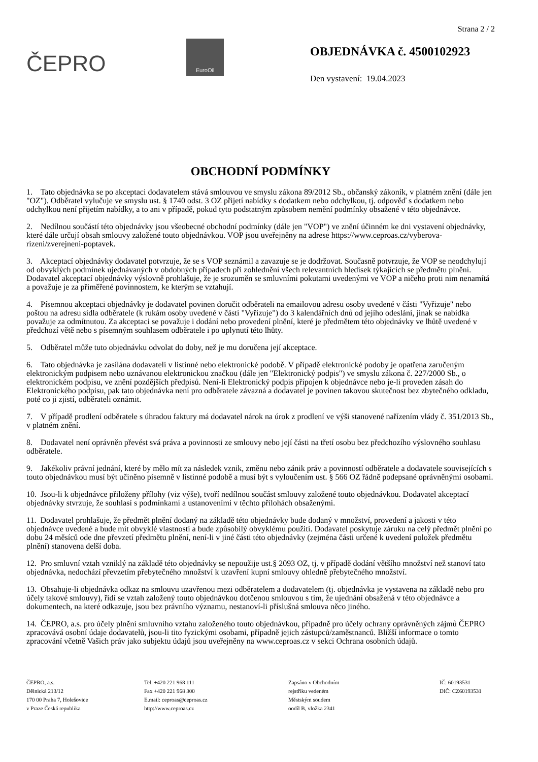Strana 2 / 2
ČEPRO
EuroOil
OBJEDNÁVKA č. 4500102923
Den vystavení: 19.04.2023
OBCHODNÍ PODMÍNKY
1. Tato objednávka se po akceptaci dodavatelem stává smlouvou ve smyslu zákona 89/2012 Sb., občanský zákoník, v platném znění (dále jen "OZ"). Odběratel vylučuje ve smyslu ust. § 1740 odst. 3 OZ přijetí nabídky s dodatkem nebo odchylkou, tj. odpověď s dodatkem nebo odchylkou není přijetím nabídky, a to ani v případě, pokud tyto podstatným způsobem nemění podmínky obsažené v této objednávce.
2. Nedílnou součástí této objednávky jsou všeobecné obchodní podmínky (dále jen "VOP") ve znění účinném ke dni vystavení objednávky, které dále určují obsah smlouvy založené touto objednávkou. VOP jsou uveřejněny na adrese https://www.ceproas.cz/vyberova-rizeni/zverejneni-poptavek.
3. Akceptací objednávky dodavatel potvrzuje, že se s VOP seznámil a zavazuje se je dodržovat. Současně potvrzuje, že VOP se neodchylují od obvyklých podmínek ujednávaných v obdobných případech při zohlednění všech relevantních hledisek týkajících se předmětu plnění. Dodavatel akceptací objednávky výslovně prohlašuje, že je srozuměn se smluvními pokutami uvedenými ve VOP a ničeho proti nim nenamítá a považuje je za přiměřené povinnostem, ke kterým se vztahují.
4. Písemnou akceptaci objednávky je dodavatel povinen doručit odběrateli na emailovou adresu osoby uvedené v části "Vyřizuje" nebo poštou na adresu sídla odběratele (k rukám osoby uvedené v části "Vyřizuje") do 3 kalendářních dnů od jejího odeslání, jinak se nabídka považuje za odmítnutou. Za akceptaci se považuje i dodání nebo provedení plnění, které je předmětem této objednávky ve lhůtě uvedené v předchozí větě nebo s písemným souhlasem odběratele i po uplynutí této lhůty.
5. Odběratel může tuto objednávku odvolat do doby, než je mu doručena její akceptace.
6. Tato objednávka je zasílána dodavateli v listinné nebo elektronické podobě. V případě elektronické podoby je opatřena zaručeným elektronickým podpisem nebo uznávanou elektronickou značkou (dále jen "Elektronický podpis") ve smyslu zákona č. 227/2000 Sb., o elektronickém podpisu, ve znění pozdějších předpisů. Není-li Elektronický podpis připojen k objednávce nebo je-li proveden zásah do Elektronického podpisu, pak tato objednávka není pro odběratele závazná a dodavatel je povinen takovou skutečnost bez zbytečného odkladu, poté co ji zjistí, odběrateli oznámit.
7. V případě prodlení odběratele s úhradou faktury má dodavatel nárok na úrok z prodlení ve výši stanovené nařízením vlády č. 351/2013 Sb., v platném znění.
8. Dodavatel není oprávněn převést svá práva a povinnosti ze smlouvy nebo její části na třetí osobu bez předchozího výslovného souhlasu odběratele.
9. Jakékoliv právní jednání, které by mělo mít za následek vznik, změnu nebo zánik práv a povinností odběratele a dodavatele souvisejících s touto objednávkou musí být učiněno písemně v listinné podobě a musí být s vyloučením ust. § 566 OZ řádně podepsané oprávněnými osobami.
10. Jsou-li k objednávce přiloženy přílohy (viz výše), tvoří nedílnou součást smlouvy založené touto objednávkou. Dodavatel akceptací objednávky stvrzuje, že souhlasí s podmínkami a ustanoveními v těchto přílohách obsaženými.
11. Dodavatel prohlašuje, že předmět plnění dodaný na základě této objednávky bude dodaný v množství, provedení a jakosti v této objednávce uvedené a bude mít obvyklé vlastnosti a bude způsobilý obvyklému použití. Dodavatel poskytuje záruku na celý předmět plnění po dobu 24 měsíců ode dne převzetí předmětu plnění, není-li v jiné části této objednávky (zejména části určené k uvedení položek předmětu plnění) stanovena delší doba.
12. Pro smluvní vztah vzniklý na základě této objednávky se nepoužije ust.§ 2093 OZ, tj. v případě dodání většího množství než stanoví tato objednávka, nedochází převzetím přebytečného množství k uzavření kupní smlouvy ohledně přebytečného množství.
13. Obsahuje-li objednávka odkaz na smlouvu uzavřenou mezi odběratelem a dodavatelem (tj. objednávka je vystavena na základě nebo pro účely takové smlouvy), řídí se vztah založený touto objednávkou dotčenou smlouvou s tím, že ujednání obsažená v této objednávce a dokumentech, na které odkazuje, jsou bez právního významu, nestanoví-li příslušná smlouva něco jiného.
14. ČEPRO, a.s. pro účely plnění smluvního vztahu založeného touto objednávkou, případně pro účely ochrany oprávněných zájmů ČEPRO zpracovává osobní údaje dodavatelů, jsou-li tito fyzickými osobami, případně jejich zástupců/zaměstnanců. Bližší informace o tomto zpracování včetně Vašich práv jako subjektu údajů jsou uveřejněny na www.ceproas.cz v sekci Ochrana osobních údajů.
ČEPRO, a.s.
Dělnická 213/12
170 00 Praha 7, Holešovice
v Praze Česká republika
Tel. +420 221 968 111
Fax +420 221 968 300
E.mail: ceproas@ceproas.cz
http://www.ceproas.cz
Zapsáno v Obchodním
rejstříku vedeném
Městským soudem
oodíl B, vložka 2341
IČ: 60193531
DIČ: CZ60193531